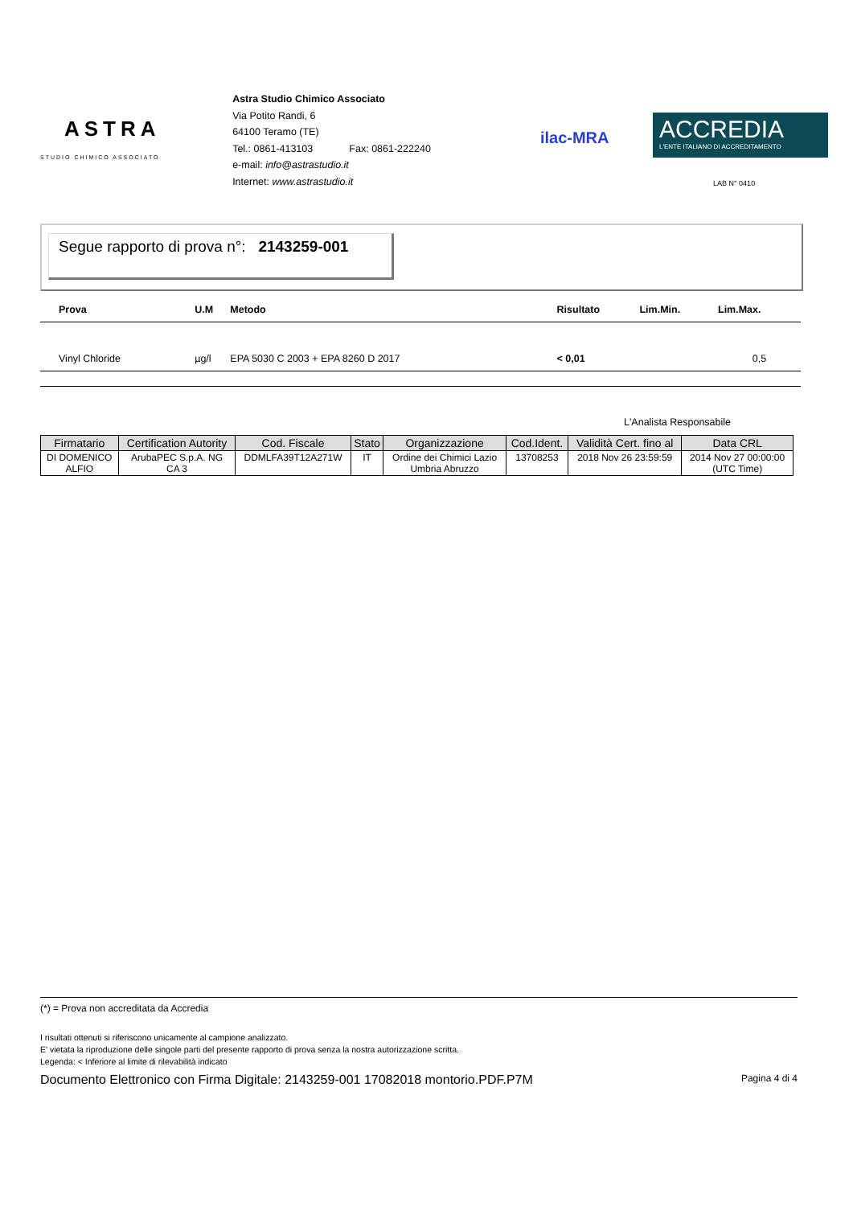ASTRA
STUDIO CHIMICO ASSOCIATO
Astra Studio Chimico Associato
Via Potito Randi, 6
64100 Teramo (TE)
Tel.: 0861-413103 Fax: 0861-222240
e-mail: info@astrastudio.it
Internet: www.astrastudio.it
ilac-MRA
ACCREDIA
L'ENTE ITALIANO DI ACCREDITAMENTO
LAB N° 0410
Segue rapporto di prova n°: 2143259-001
| Prova | U.M | Metodo | Risultato | Lim.Min. | Lim.Max. |
| --- | --- | --- | --- | --- | --- |
| Vinyl Chloride | µg/l | EPA 5030 C 2003 + EPA 8260 D 2017 | < 0,01 | | 0,5 |
L'Analista Responsabile
| Firmatario | Certification Autority | Cod. Fiscale | Stato | Organizzazione | Cod.Ident. | Validità Cert. fino al | Data CRL |
| --- | --- | --- | --- | --- | --- | --- | --- |
| DI DOMENICO ALFIO | ArubaPEC S.p.A. NG CA 3 | DDMLFA39T12A271W | IT | Ordine dei Chimici Lazio Umbria Abruzzo | 13708253 | 2018 Nov 26 23:59:59 | 2014 Nov 27 00:00:00 (UTC Time) |
(*) = Prova non accreditata da Accredia
I risultati ottenuti si riferiscono unicamente al campione analizzato.
E' vietata la riproduzione delle singole parti del presente rapporto di prova senza la nostra autorizzazione scritta.
Legenda: < Inferiore al limite di rilevabilità indicato
Documento Elettronico con Firma Digitale: 2143259-001 17082018 montorio.PDF.P7M Pagina 4 di 4